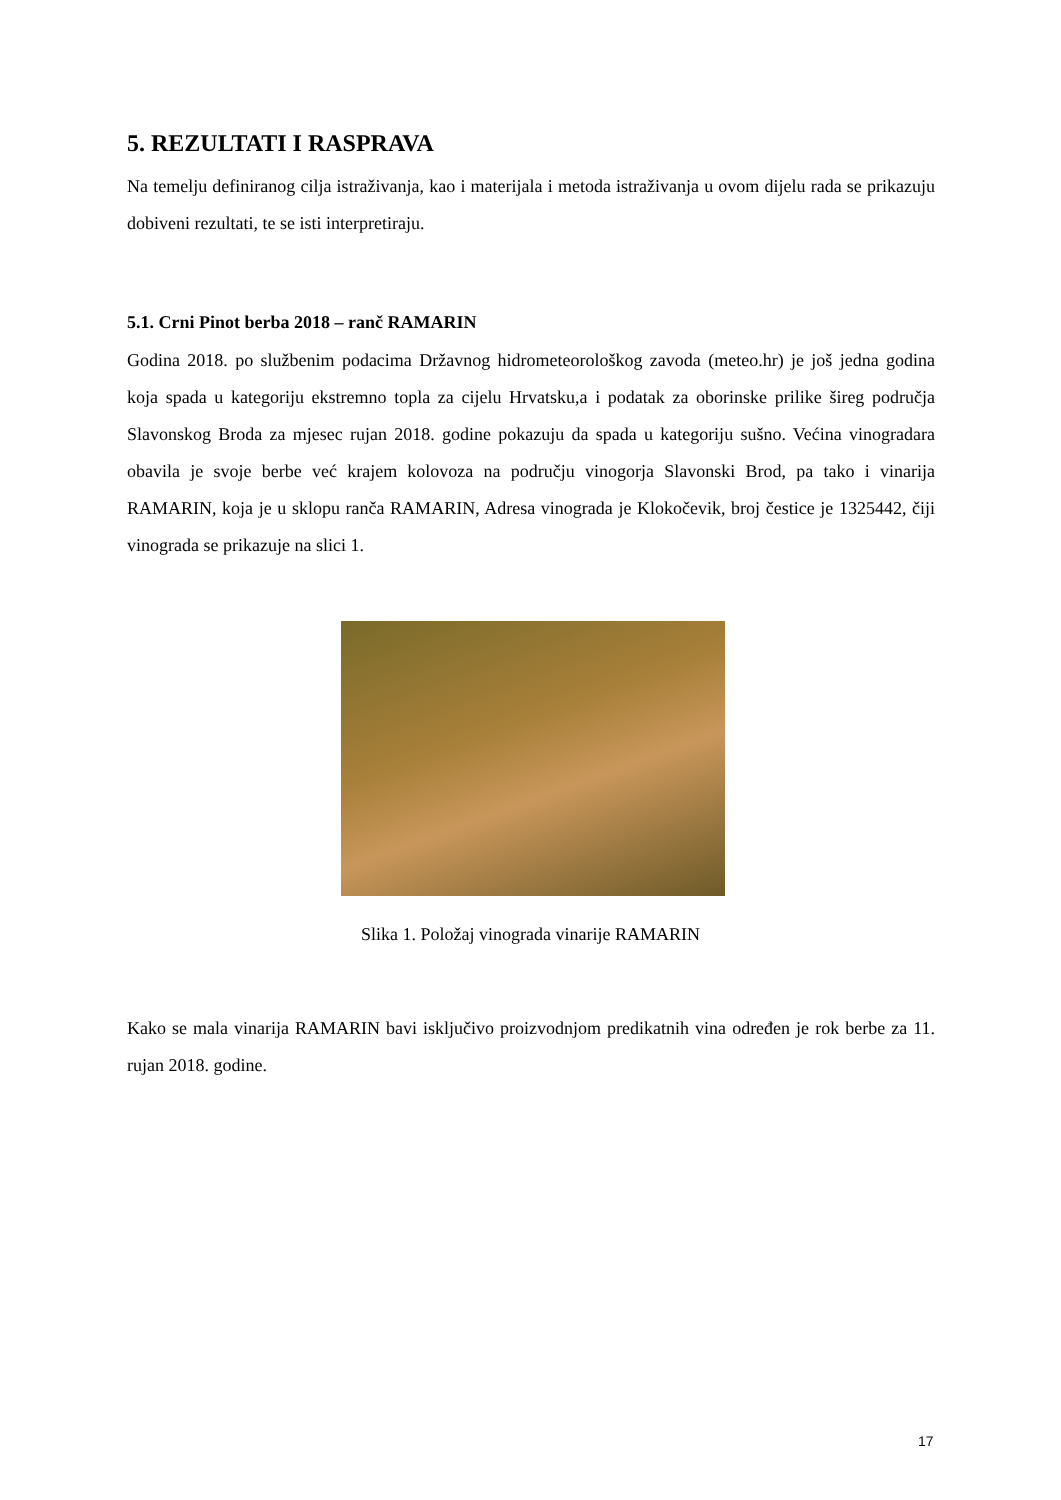5. REZULTATI I RASPRAVA
Na temelju definiranog cilja istraživanja, kao i materijala i metoda istraživanja u ovom dijelu rada se prikazuju dobiveni rezultati, te se isti interpretiraju.
5.1. Crni Pinot berba 2018 – ranč RAMARIN
Godina 2018. po službenim podacima Državnog hidrometeorološkog zavoda (meteo.hr) je još jedna godina koja spada u kategoriju ekstremno topla za cijelu Hrvatsku,a i podatak za oborinske prilike šireg područja Slavonskog Broda za mjesec rujan 2018. godine pokazuju da spada u kategoriju sušno. Većina vinogradara obavila je svoje berbe već krajem kolovoza na području vinogorja Slavonski Brod, pa tako i vinarija RAMARIN, koja je u sklopu ranča RAMARIN, Adresa vinograda je Klokočevik, broj čestice je 1325442, čiji vinograda se prikazuje na slici 1.
Slika 1. Položaj vinograda vinarije RAMARIN
Kako se mala vinarija RAMARIN bavi isključivo proizvodnjom predikatnih vina određen je rok berbe za 11. rujan 2018. godine.
17